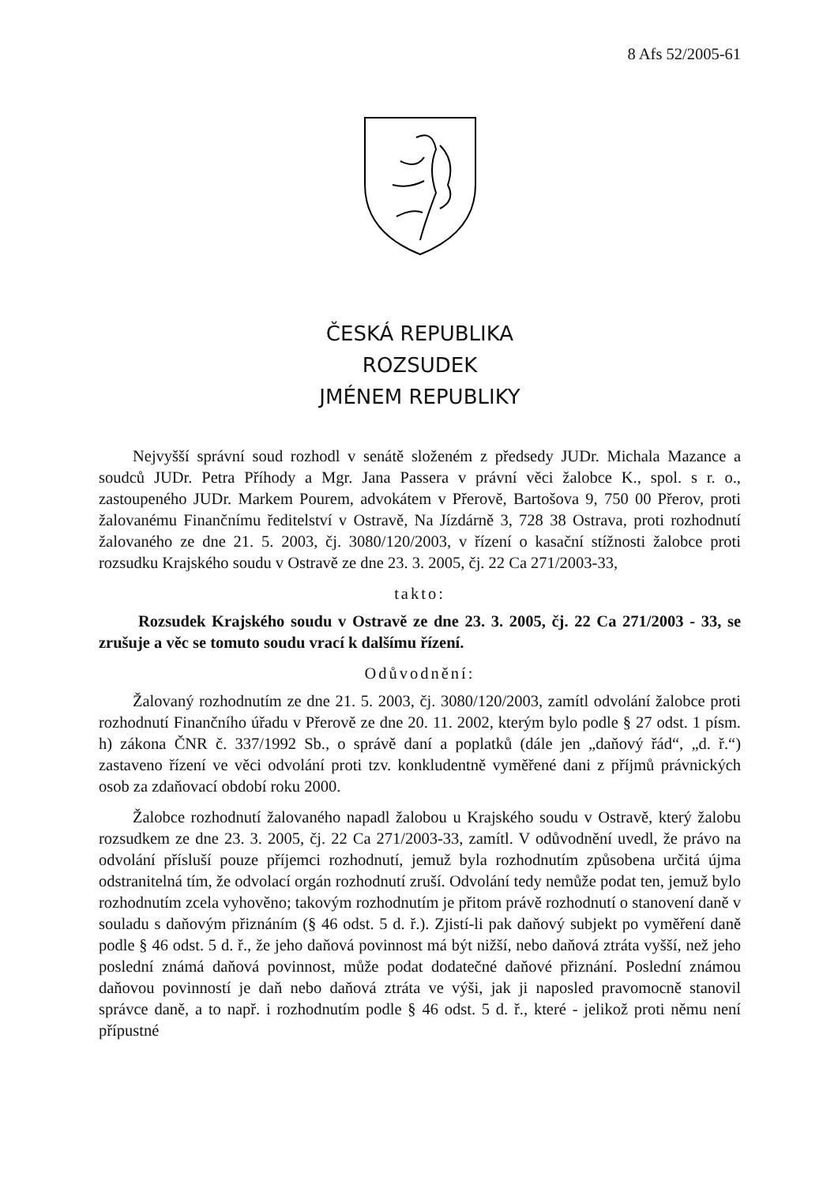8 Afs 52/2005-61
ČESKÁ REPUBLIKA
ROZSUDEK
JMÉNEM REPUBLIKY
Nejvyšší správní soud rozhodl v senátě složeném z předsedy JUDr. Michala Mazance a soudců JUDr. Petra Příhody a Mgr. Jana Passera v právní věci žalobce K., spol. s r. o., zastoupeného JUDr. Markem Pourem, advokátem v Přerově, Bartošova 9, 750 00 Přerov, proti žalovanému Finančnímu ředitelství v Ostravě, Na Jízdárně 3, 728 38 Ostrava, proti rozhodnutí žalovaného ze dne 21. 5. 2003, čj. 3080/120/2003, v řízení o kasační stížnosti žalobce proti rozsudku Krajského soudu v Ostravě ze dne 23. 3. 2005, čj. 22 Ca 271/2003-33,
takto:
Rozsudek Krajského soudu v Ostravě ze dne 23. 3. 2005, čj. 22 Ca 271/2003 - 33, se zrušuje a věc se tomuto soudu vrací k dalšímu řízení.
Odůvodnění:
Žalovaný rozhodnutím ze dne 21. 5. 2003, čj. 3080/120/2003, zamítl odvolání žalobce proti rozhodnutí Finančního úřadu v Přerově ze dne 20. 11. 2002, kterým bylo podle § 27 odst. 1 písm. h) zákona ČNR č. 337/1992 Sb., o správě daní a poplatků (dále jen „daňový řád“, „d. ř.“) zastaveno řízení ve věci odvolání proti tzv. konkludentně vyměřené dani z příjmů právnických osob za zdaňovací období roku 2000.
Žalobce rozhodnutí žalovaného napadl žalobou u Krajského soudu v Ostravě, který žalobu rozsudkem ze dne 23. 3. 2005, čj. 22 Ca 271/2003-33, zamítl. V odůvodnění uvedl, že právo na odvolání přísluší pouze příjemci rozhodnutí, jemuž byla rozhodnutím způsobena určitá újma odstranitelná tím, že odvolací orgán rozhodnutí zruší. Odvolání tedy nemůže podat ten, jemuž bylo rozhodnutím zcela vyhověno; takovým rozhodnutím je přitom právě rozhodnutí o stanovení daně v souladu s daňovým přiznáním (§ 46 odst. 5 d. ř.). Zjistí-li pak daňový subjekt po vyměření daně podle § 46 odst. 5 d. ř., že jeho daňová povinnost má být nižší, nebo daňová ztráta vyšší, než jeho poslední známá daňová povinnost, může podat dodatečné daňové přiznání. Poslední známou daňovou povinností je daň nebo daňová ztráta ve výši, jak ji naposled pravomocně stanovil správce daně, a to např. i rozhodnutím podle § 46 odst. 5 d. ř., které - jelikož proti němu není přípustné